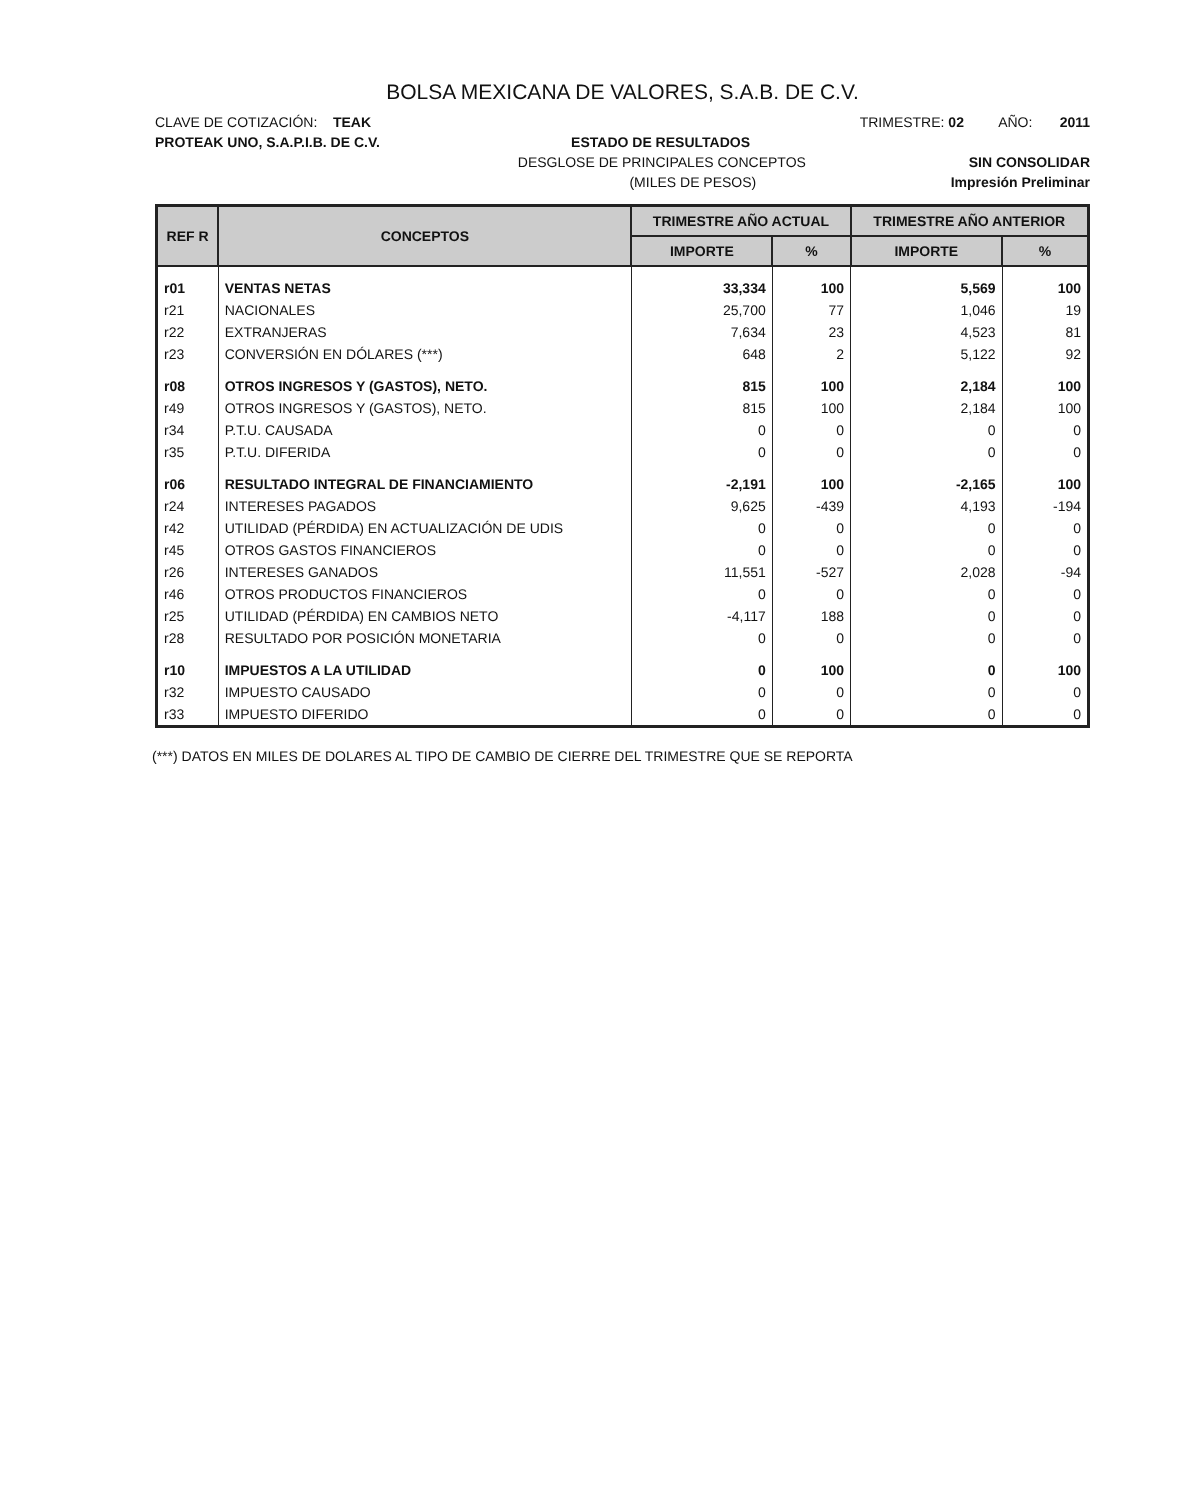BOLSA MEXICANA DE VALORES, S.A.B. DE C.V.
CLAVE DE COTIZACIÓN: TEAK TRIMESTRE: 02 AÑO: 2011
PROTEAK UNO, S.A.P.I.B. DE C.V. ESTADO DE RESULTADOS
DESGLOSE DE PRINCIPALES CONCEPTOS SIN CONSOLIDAR
(MILES DE PESOS) Impresión Preliminar
| REF R | CONCEPTOS | TRIMESTRE AÑO ACTUAL | | TRIMESTRE AÑO ANTERIOR | |
| --- | --- | --- | --- | --- | --- |
| | | IMPORTE | % | IMPORTE | % |
| r01 | VENTAS NETAS | 33,334 | 100 | 5,569 | 100 |
| r21 | NACIONALES | 25,700 | 77 | 1,046 | 19 |
| r22 | EXTRANJERAS | 7,634 | 23 | 4,523 | 81 |
| r23 | CONVERSIÓN EN DÓLARES (***) | 648 | 2 | 5,122 | 92 |
| r08 | OTROS INGRESOS Y (GASTOS), NETO. | 815 | 100 | 2,184 | 100 |
| r49 | OTROS INGRESOS Y (GASTOS), NETO. | 815 | 100 | 2,184 | 100 |
| r34 | P.T.U. CAUSADA | 0 | 0 | 0 | 0 |
| r35 | P.T.U. DIFERIDA | 0 | 0 | 0 | 0 |
| r06 | RESULTADO INTEGRAL DE FINANCIAMIENTO | -2,191 | 100 | -2,165 | 100 |
| r24 | INTERESES PAGADOS | 9,625 | -439 | 4,193 | -194 |
| r42 | UTILIDAD (PÉRDIDA) EN ACTUALIZACIÓN DE UDIS | 0 | 0 | 0 | 0 |
| r45 | OTROS GASTOS FINANCIEROS | 0 | 0 | 0 | 0 |
| r26 | INTERESES GANADOS | 11,551 | -527 | 2,028 | -94 |
| r46 | OTROS PRODUCTOS FINANCIEROS | 0 | 0 | 0 | 0 |
| r25 | UTILIDAD (PÉRDIDA) EN CAMBIOS NETO | -4,117 | 188 | 0 | 0 |
| r28 | RESULTADO POR POSICIÓN MONETARIA | 0 | 0 | 0 | 0 |
| r10 | IMPUESTOS A LA UTILIDAD | 0 | 100 | 0 | 100 |
| r32 | IMPUESTO CAUSADO | 0 | 0 | 0 | 0 |
| r33 | IMPUESTO DIFERIDO | 0 | 0 | 0 | 0 |
(***) DATOS EN MILES DE DOLARES AL TIPO DE CAMBIO DE CIERRE DEL TRIMESTRE QUE SE REPORTA